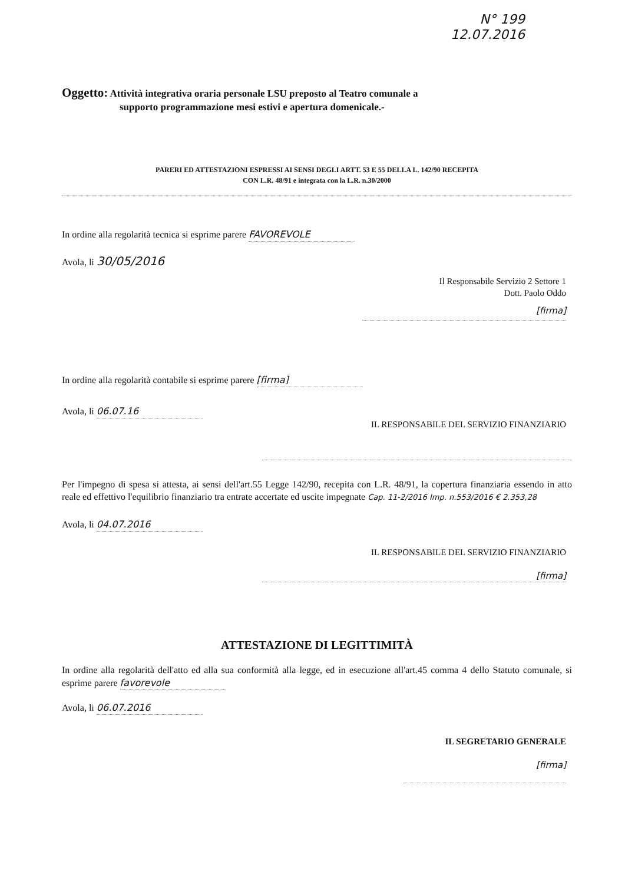N° 199
12.07.2016
Oggetto: Attività integrativa oraria personale LSU preposto al Teatro comunale a
supporto programmazione mesi estivi e apertura domenicale.-
PARERI ED ATTESTAZIONI ESPRESSI AI SENSI DEGLI ARTT. 53 E 55 DELLA L. 142/90 RECEPITA
CON L.R. 48/91 e integrata con la L.R. n.30/2000
In ordine alla regolarità tecnica si esprime parere FAVOREVOLE
Avola, li 30/05/2016
Il Responsabile Servizio 2 Settore 1
Dott. Paolo Oddo
[firma]
In ordine alla regolarità contabile si esprime parere [firma]
Avola, li 06.07.16
IL RESPONSABILE DEL SERVIZIO FINANZIARIO
Per l'impegno di spesa si attesta, ai sensi dell'art.55 Legge 142/90, recepita con L.R. 48/91, la copertura finanziaria essendo in atto reale ed effettivo l'equilibrio finanziario tra entrate accertate ed uscite impegnate Cap. 11-2/2016 Imp. n.553/2016 € 2.353,28
Avola, li 04.07.2016
IL RESPONSABILE DEL SERVIZIO FINANZIARIO
[firma]
ATTESTAZIONE DI LEGITTIMITÀ
In ordine alla regolarità dell'atto ed alla sua conformità alla legge, ed in esecuzione all'art.45 comma 4 dello Statuto comunale, si esprime parere favorevole
Avola, li 06.07.2016
IL SEGRETARIO GENERALE
[firma]